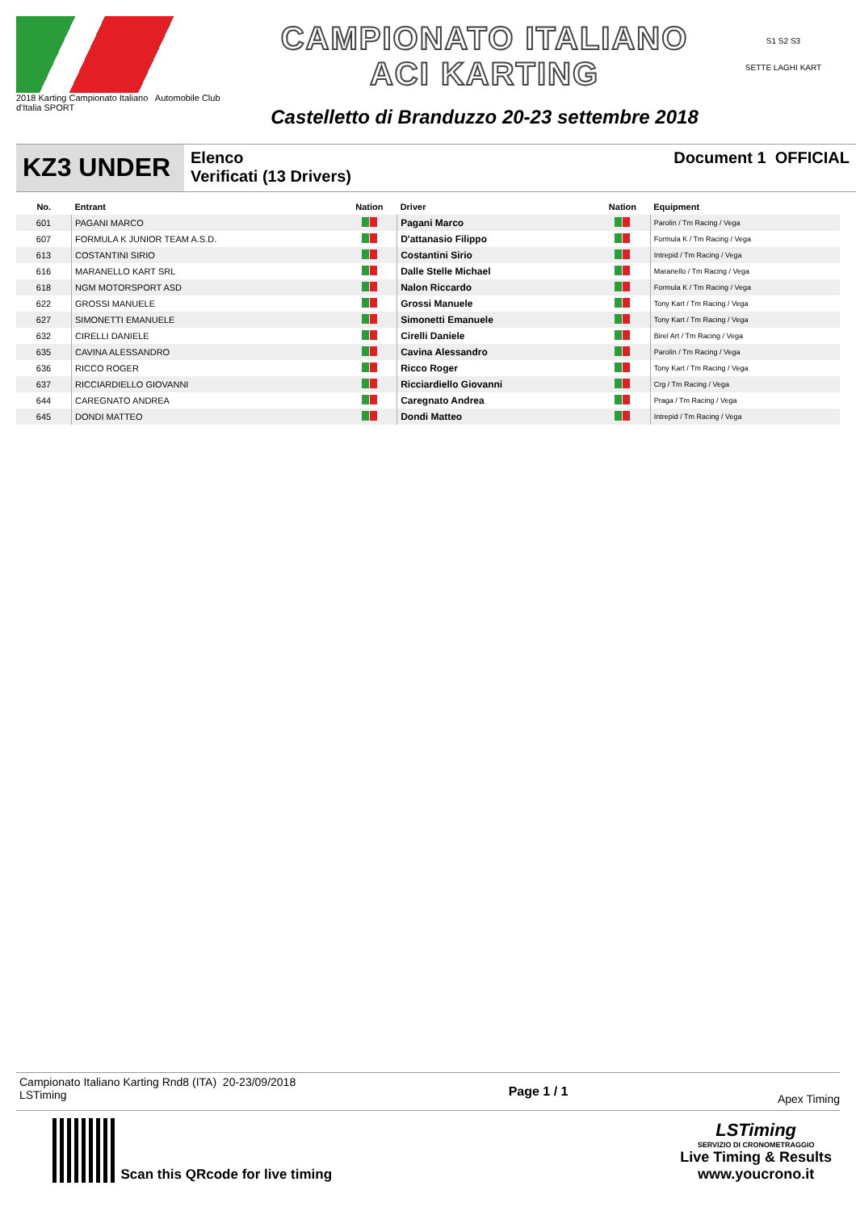2018 Karting Campionato Italiano Automobile Club d'Italia SPORT
CAMPIONATO ITALIANO
ACI KARTING
Castelletto di Branduzzo 20-23 settembre 2018
S1 S2 S3
SETTE LAGHI KART
KZ3 UNDER
Elenco
Verificati (13 Drivers)
Document 1 OFFICIAL
| No. | Entrant | Nation | Driver | Nation | Equipment |
| --- | --- | --- | --- | --- | --- |
| 601 | PAGANI MARCO | | Pagani Marco | | Parolin / Tm Racing / Vega |
| 607 | FORMULA K JUNIOR TEAM A.S.D. | | D'attanasio Filippo | | Formula K / Tm Racing / Vega |
| 613 | COSTANTINI SIRIO | | Costantini Sirio | | Intrepid / Tm Racing / Vega |
| 616 | MARANELLO KART SRL | | Dalle Stelle Michael | | Maranello / Tm Racing / Vega |
| 618 | NGM MOTORSPORT ASD | | Nalon Riccardo | | Formula K / Tm Racing / Vega |
| 622 | GROSSI MANUELE | | Grossi Manuele | | Tony Kart / Tm Racing / Vega |
| 627 | SIMONETTI EMANUELE | | Simonetti Emanuele | | Tony Kart / Tm Racing / Vega |
| 632 | CIRELLI DANIELE | | Cirelli Daniele | | Birel Art / Tm Racing / Vega |
| 635 | CAVINA ALESSANDRO | | Cavina Alessandro | | Parolin / Tm Racing / Vega |
| 636 | RICCO ROGER | | Ricco Roger | | Tony Kart / Tm Racing / Vega |
| 637 | RICCIARDIELLO GIOVANNI | | Ricciardiello Giovanni | | Crg / Tm Racing / Vega |
| 644 | CAREGNATO ANDREA | | Caregnato Andrea | | Praga / Tm Racing / Vega |
| 645 | DONDI MATTEO | | Dondi Matteo | | Intrepid / Tm Racing / Vega |
Campionato Italiano Karting Rnd8 (ITA) 20-23/09/2018
LSTiming
Page 1 / 1
Apex Timing
Scan this QRcode for live timing
LSTiming
SERVIZIO DI CRONOMETRAGGIO
Live Timing & Results
www.youcrono.it